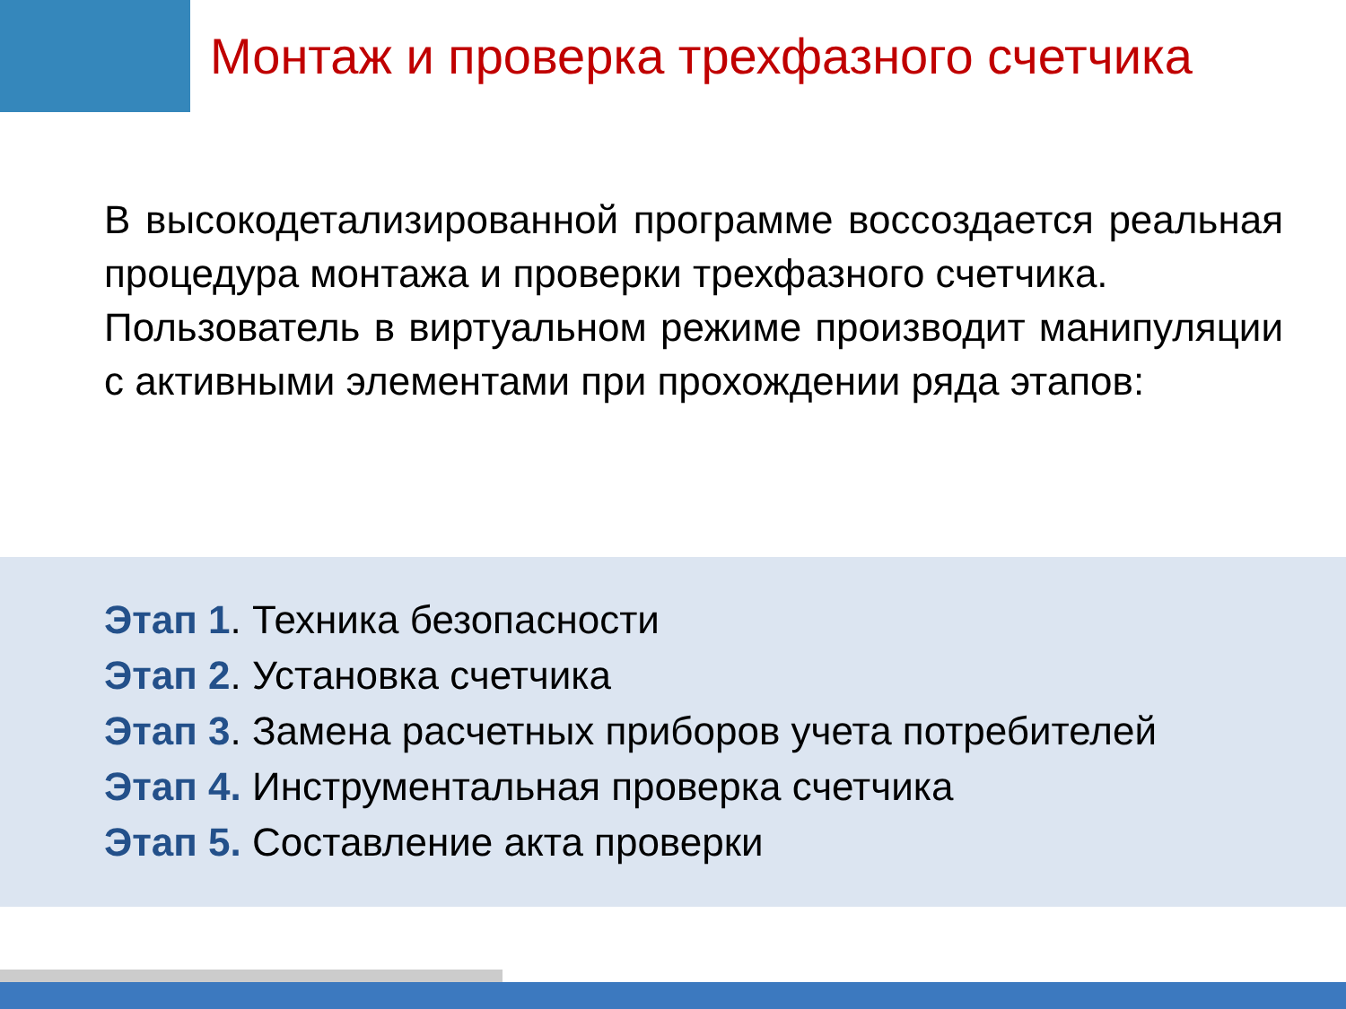Монтаж и проверка трехфазного счетчика
В высокодетализированной программе воссоздается реальная процедура монтажа и проверки трехфазного счетчика.
Пользователь в виртуальном режиме производит манипуляции с активными элементами при прохождении ряда этапов:
Этап 1. Техника безопасности
Этап 2. Установка счетчика
Этап 3. Замена расчетных приборов учета потребителей
Этап 4. Инструментальная проверка счетчика
Этап 5. Составление акта проверки